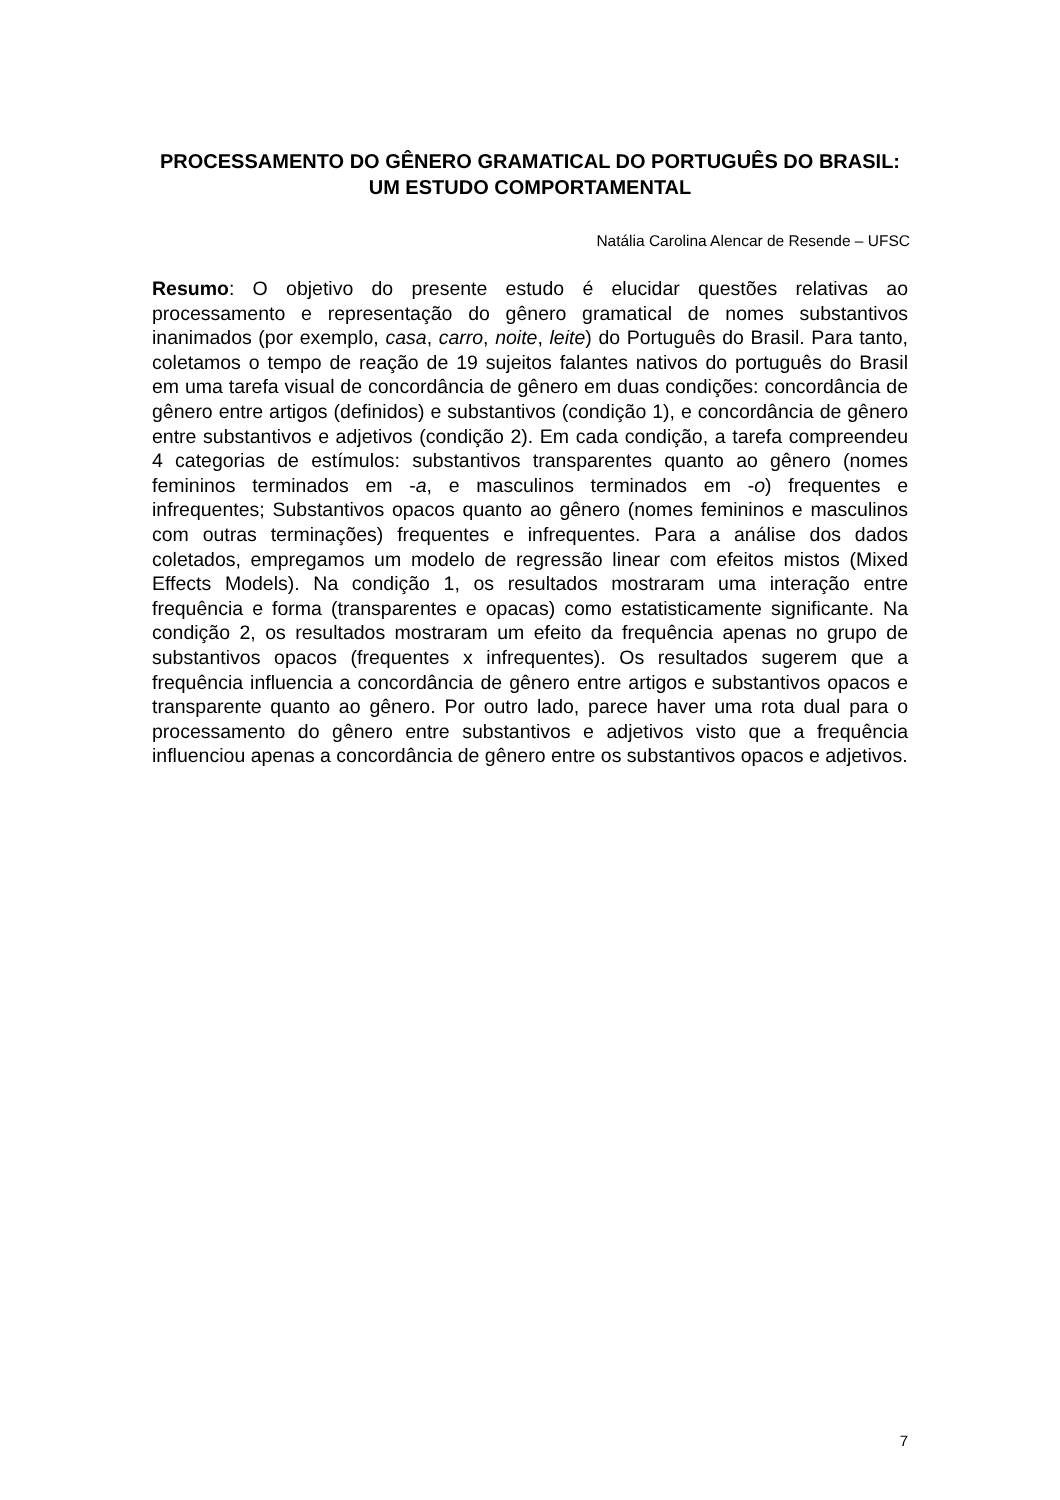PROCESSAMENTO DO GÊNERO GRAMATICAL DO PORTUGUÊS DO BRASIL: UM ESTUDO COMPORTAMENTAL
Natália Carolina Alencar de Resende – UFSC
Resumo: O objetivo do presente estudo é elucidar questões relativas ao processamento e representação do gênero gramatical de nomes substantivos inanimados (por exemplo, casa, carro, noite, leite) do Português do Brasil. Para tanto, coletamos o tempo de reação de 19 sujeitos falantes nativos do português do Brasil em uma tarefa visual de concordância de gênero em duas condições: concordância de gênero entre artigos (definidos) e substantivos (condição 1), e concordância de gênero entre substantivos e adjetivos (condição 2). Em cada condição, a tarefa compreendeu 4 categorias de estímulos: substantivos transparentes quanto ao gênero (nomes femininos terminados em -a, e masculinos terminados em -o) frequentes e infrequentes; Substantivos opacos quanto ao gênero (nomes femininos e masculinos com outras terminações) frequentes e infrequentes. Para a análise dos dados coletados, empregamos um modelo de regressão linear com efeitos mistos (Mixed Effects Models). Na condição 1, os resultados mostraram uma interação entre frequência e forma (transparentes e opacas) como estatisticamente significante. Na condição 2, os resultados mostraram um efeito da frequência apenas no grupo de substantivos opacos (frequentes x infrequentes). Os resultados sugerem que a frequência influencia a concordância de gênero entre artigos e substantivos opacos e transparente quanto ao gênero. Por outro lado, parece haver uma rota dual para o processamento do gênero entre substantivos e adjetivos visto que a frequência influenciou apenas a concordância de gênero entre os substantivos opacos e adjetivos.
7